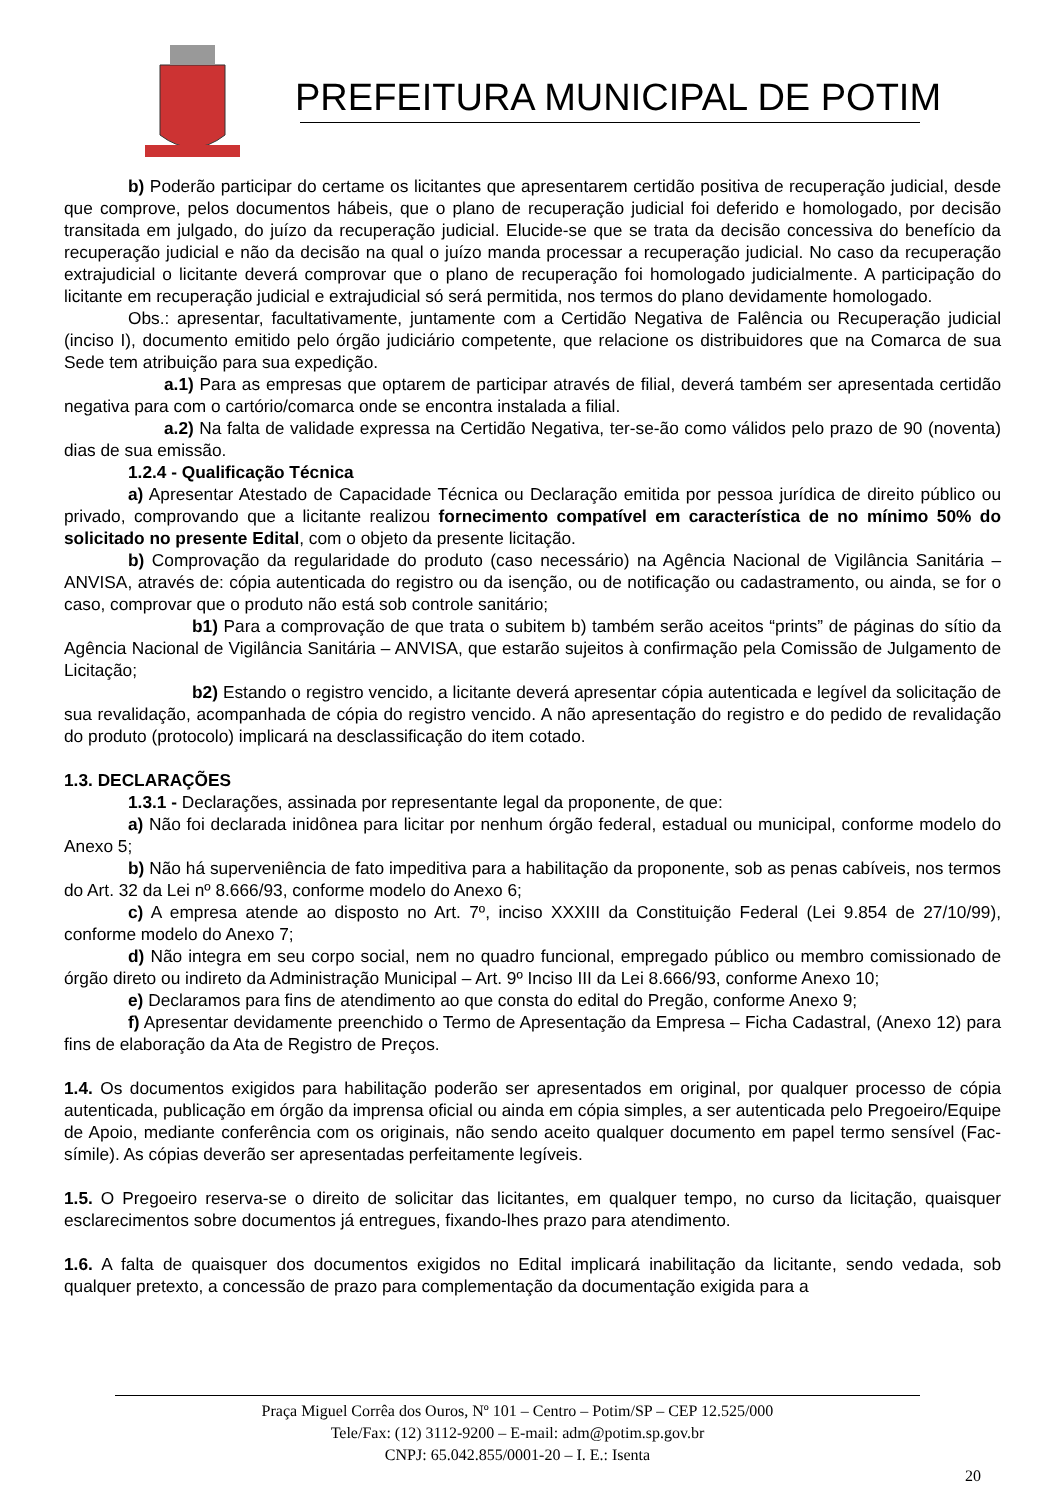PREFEITURA MUNICIPAL DE POTIM
b) Poderão participar do certame os licitantes que apresentarem certidão positiva de recuperação judicial, desde que comprove, pelos documentos hábeis, que o plano de recuperação judicial foi deferido e homologado, por decisão transitada em julgado, do juízo da recuperação judicial. Elucide-se que se trata da decisão concessiva do benefício da recuperação judicial e não da decisão na qual o juízo manda processar a recuperação judicial. No caso da recuperação extrajudicial o licitante deverá comprovar que o plano de recuperação foi homologado judicialmente. A participação do licitante em recuperação judicial e extrajudicial só será permitida, nos termos do plano devidamente homologado.
Obs.: apresentar, facultativamente, juntamente com a Certidão Negativa de Falência ou Recuperação judicial (inciso I), documento emitido pelo órgão judiciário competente, que relacione os distribuidores que na Comarca de sua Sede tem atribuição para sua expedição.
a.1) Para as empresas que optarem de participar através de filial, deverá também ser apresentada certidão negativa para com o cartório/comarca onde se encontra instalada a filial.
a.2) Na falta de validade expressa na Certidão Negativa, ter-se-ão como válidos pelo prazo de 90 (noventa) dias de sua emissão.
1.2.4 - Qualificação Técnica
a) Apresentar Atestado de Capacidade Técnica ou Declaração emitida por pessoa jurídica de direito público ou privado, comprovando que a licitante realizou fornecimento compatível em característica de no mínimo 50% do solicitado no presente Edital, com o objeto da presente licitação.
b) Comprovação da regularidade do produto (caso necessário) na Agência Nacional de Vigilância Sanitária – ANVISA, através de: cópia autenticada do registro ou da isenção, ou de notificação ou cadastramento, ou ainda, se for o caso, comprovar que o produto não está sob controle sanitário;
b1) Para a comprovação de que trata o subitem b) também serão aceitos “prints” de páginas do sítio da Agência Nacional de Vigilância Sanitária – ANVISA, que estarão sujeitos à confirmação pela Comissão de Julgamento de Licitação;
b2) Estando o registro vencido, a licitante deverá apresentar cópia autenticada e legível da solicitação de sua revalidação, acompanhada de cópia do registro vencido. A não apresentação do registro e do pedido de revalidação do produto (protocolo) implicará na desclassificação do item cotado.
1.3. DECLARAÇÕES
1.3.1 - Declarações, assinada por representante legal da proponente, de que:
a) Não foi declarada inidônea para licitar por nenhum órgão federal, estadual ou municipal, conforme modelo do Anexo 5;
b) Não há superveniência de fato impeditiva para a habilitação da proponente, sob as penas cabíveis, nos termos do Art. 32 da Lei nº 8.666/93, conforme modelo do Anexo 6;
c) A empresa atende ao disposto no Art. 7º, inciso XXXIII da Constituição Federal (Lei 9.854 de 27/10/99), conforme modelo do Anexo 7;
d) Não integra em seu corpo social, nem no quadro funcional, empregado público ou membro comissionado de órgão direto ou indireto da Administração Municipal – Art. 9º Inciso III da Lei 8.666/93, conforme Anexo 10;
e) Declaramos para fins de atendimento ao que consta do edital do Pregão, conforme Anexo 9;
f) Apresentar devidamente preenchido o Termo de Apresentação da Empresa – Ficha Cadastral, (Anexo 12) para fins de elaboração da Ata de Registro de Preços.
1.4. Os documentos exigidos para habilitação poderão ser apresentados em original, por qualquer processo de cópia autenticada, publicação em órgão da imprensa oficial ou ainda em cópia simples, a ser autenticada pelo Pregoeiro/Equipe de Apoio, mediante conferência com os originais, não sendo aceito qualquer documento em papel termo sensível (Fac-símile). As cópias deverão ser apresentadas perfeitamente legíveis.
1.5. O Pregoeiro reserva-se o direito de solicitar das licitantes, em qualquer tempo, no curso da licitação, quaisquer esclarecimentos sobre documentos já entregues, fixando-lhes prazo para atendimento.
1.6. A falta de quaisquer dos documentos exigidos no Edital implicará inabilitação da licitante, sendo vedada, sob qualquer pretexto, a concessão de prazo para complementação da documentação exigida para a
Praça Miguel Corrêa dos Ouros, Nº 101 – Centro – Potim/SP – CEP 12.525/000
Tele/Fax: (12) 3112-9200 – E-mail: adm@potim.sp.gov.br
CNPJ: 65.042.855/0001-20 – I. E.: Isenta
20